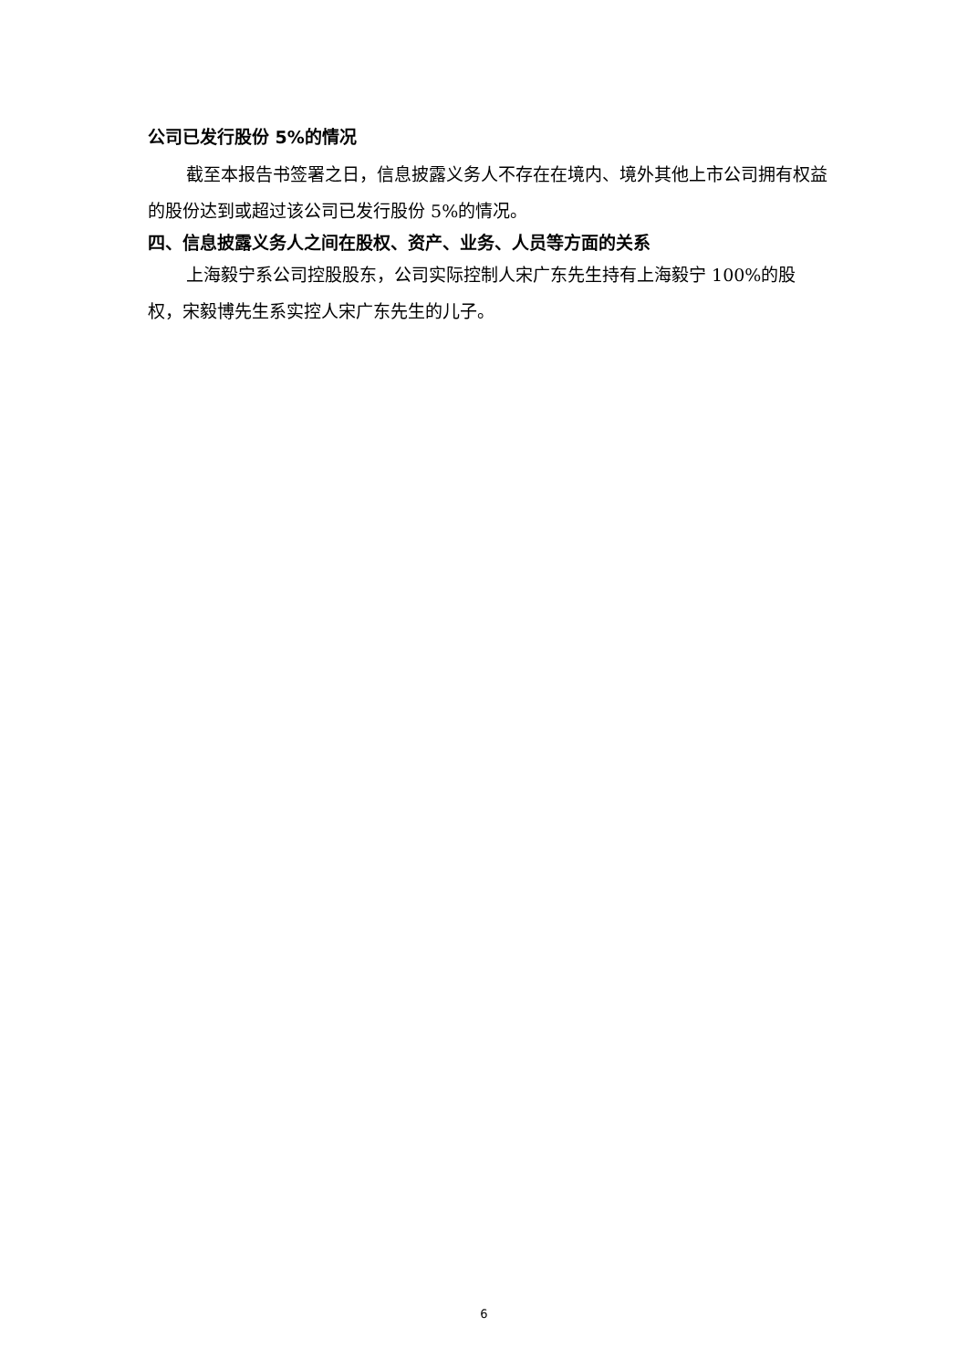公司已发行股份 5%的情况
截至本报告书签署之日，信息披露义务人不存在在境内、境外其他上市公司拥有权益的股份达到或超过该公司已发行股份 5%的情况。
四、信息披露义务人之间在股权、资产、业务、人员等方面的关系
上海毅宁系公司控股股东，公司实际控制人宋广东先生持有上海毅宁 100%的股权，宋毅博先生系实控人宋广东先生的儿子。
6